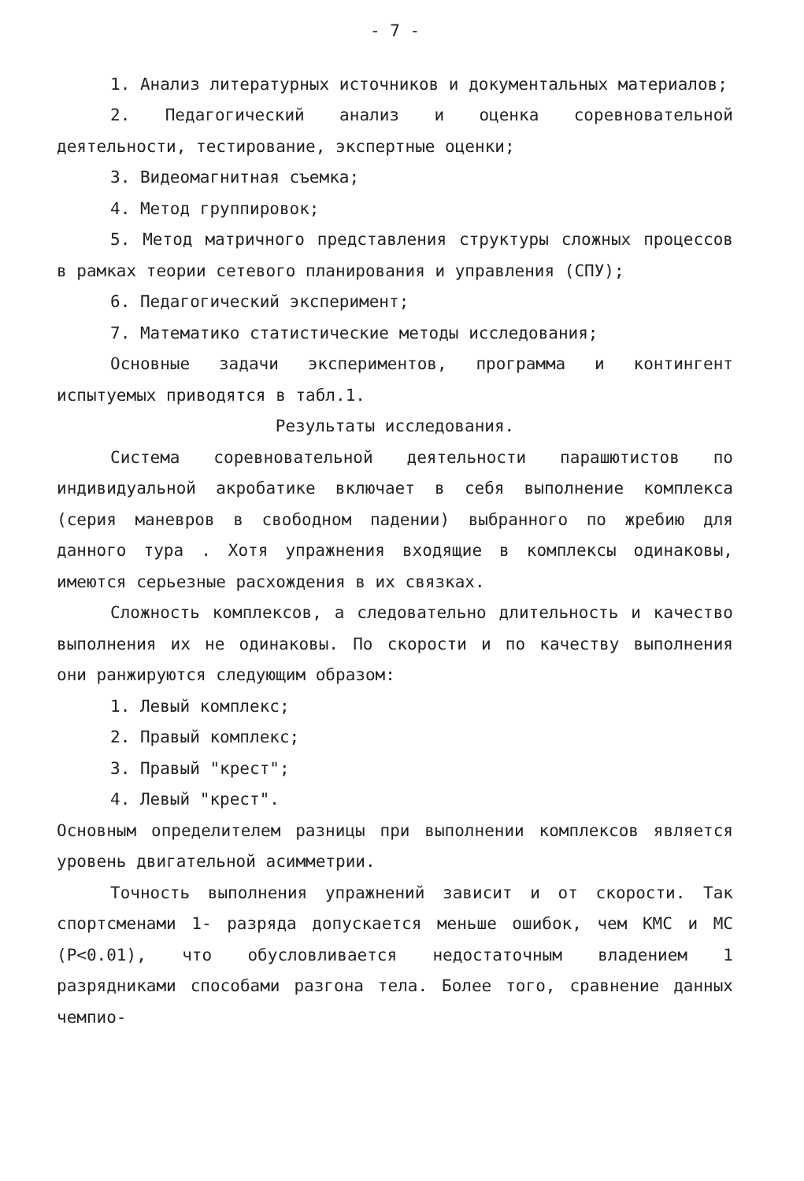- 7 -
1. Анализ литературных источников и документальных материалов;
2. Педагогический анализ и оценка соревновательной деятельности, тестирование, экспертные оценки;
3. Видеомагнитная съемка;
4. Метод группировок;
5. Метод матричного представления структуры сложных процессов в рамках теории сетевого планирования и управления (СПУ);
6. Педагогический эксперимент;
7. Математико статистические методы исследования;
Основные задачи экспериментов, программа и контингент испытуемых приводятся в табл.1.
Результаты исследования.
Система соревновательной деятельности парашютистов по индивидуальной акробатике включает в себя выполнение комплекса (серия маневров в свободном падении) выбранного по жребию для данного тура . Хотя упражнения входящие в комплексы одинаковы, имеются серьезные расхождения в их связках.
Сложность комплексов, а следовательно длительность и качество выполнения их не одинаковы. По скорости и по качеству выполнения они ранжируются следующим образом:
1. Левый комплекс;
2. Правый комплекс;
3. Правый "крест";
4. Левый "крест".
Основным определителем разницы при выполнении комплексов является уровень двигательной асимметрии.
Точность выполнения упражнений зависит и от скорости. Так спортсменами 1- разряда допускается меньше ошибок, чем КМС и МС (P<0.01), что обусловливается недостаточным владением 1 разрядниками способами разгона тела. Более того, сравнение данных чемпио-